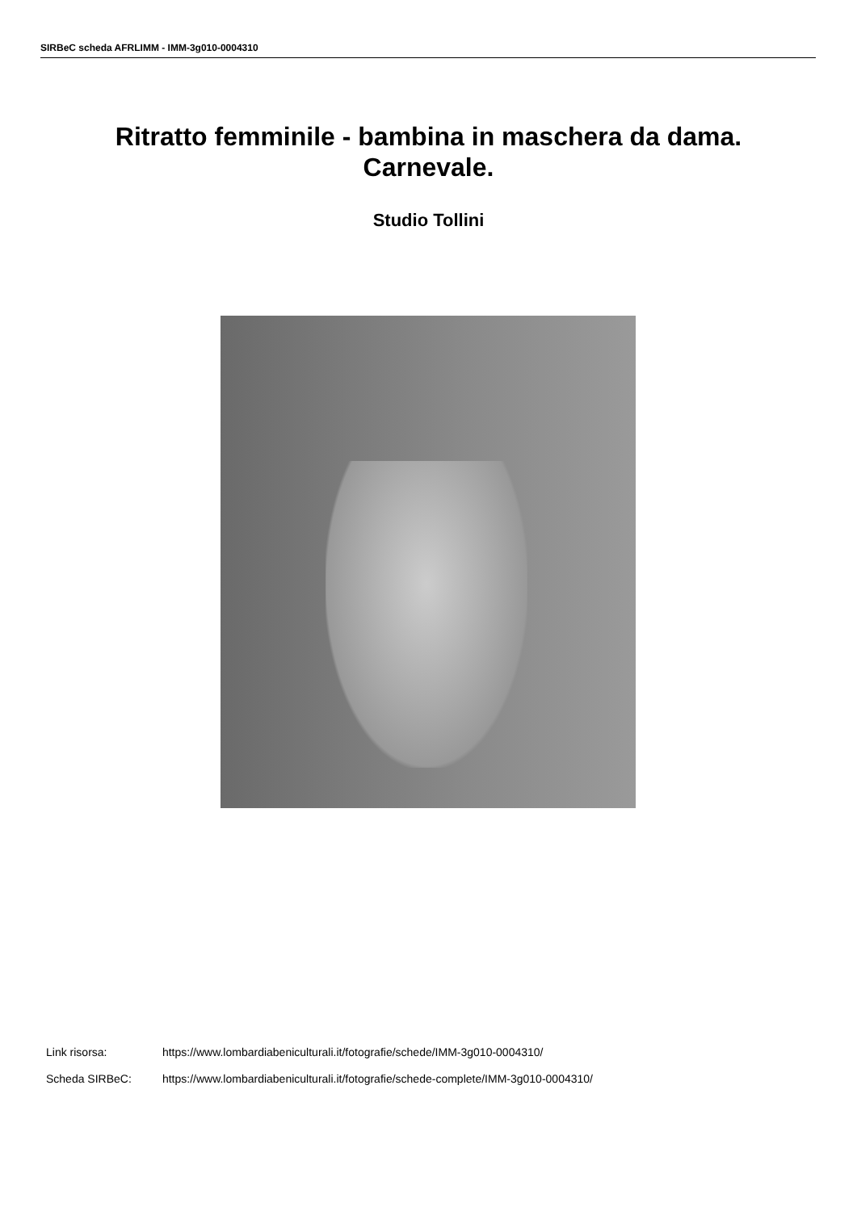SIRBeC scheda AFRLIMM - IMM-3g010-0004310
Ritratto femminile - bambina in maschera da dama.
Carnevale.
Studio Tollini
Link risorsa: https://www.lombardiabeniculturali.it/fotografie/schede/IMM-3g010-0004310/
Scheda SIRBeC: https://www.lombardiabeniculturali.it/fotografie/schede-complete/IMM-3g010-0004310/